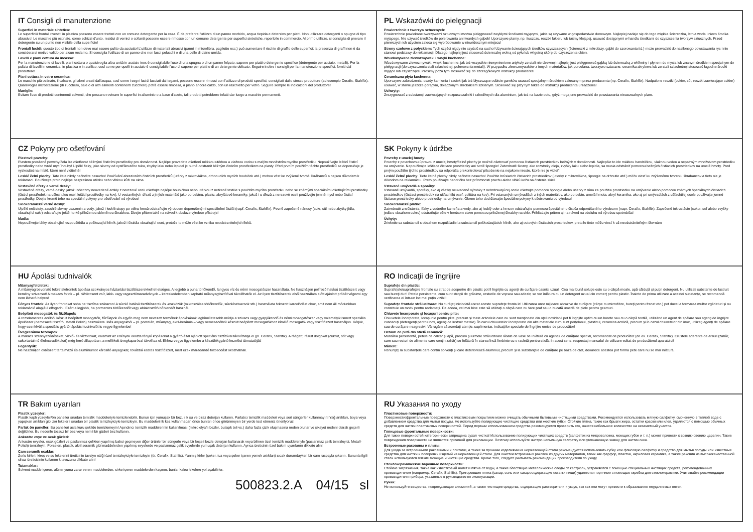IT Consigli di manutenzione
Superfici in materiale sintetico:
Le superfici/i frontali rivestiti in plastica possono essere trattati con un comune detergente per la casa. È da preferire l'utilizzo di un panno morbido, acqua tiepida e detersivo per piatti. Non utilizzare detergenti o spugne di tipo abrasivo! Le macchie più ostinate, come schizzi d'unto, residui di vernici o collanti possono essere rimosse con un comune detergente per superfici sintetiche, reperibile in commercio. Al primo utilizzo, si consiglia di provare il detergente su un punto non visibile della superficie!
Frontali lucidi: questo tipo di frontali non deve mai essere pulito da asciutto! L'utilizzo di materiali abrasivi (panni in microfibra, pagliette ecc.) può aumentare il rischio di graffio delle superfici; la presenza di graffi non è da considerarsi motivo valido per alcun reclamo. Si consiglia l'utilizzo di un panno che non lasci pelucchi o di una pelle di daino umida.
Lavelli e piani cottura da incasso:
Per la manutenzione di lavelli, piani cottura o qualsivoglia altra unità in acciaio inox è consigliabile l'uso di una spugna o di un panno felpato, sapone per piatti o detergente specifico (detergente per acciaio, metalli). Per la pulizia di lavelli in ceramica, in plastica o in acrilico, così come per quelli in acciaio è consigliabile l'uso di sapone per piatti o di un detergente delicato. Seguire inoltre i consigli per la manutenzione specifici, forniti dal produttore!
Piani cottura in vetro ceramica:
Le macchie più ostinate, il calcare, gli aloni creati dall'acqua, così come i segni lucidi lasciati dai tegami, possono essere rimossi con l'utilizzo di prodotti specifici, consigliati dallo stesso produttore (ad esempio Cerafix, Stahlfix). Qualsivoglia incrostazione (di zucchero, sale o di altri alimenti contenenti zucchero) potrà essere rimossa, a piano ancora caldo, con un raschietto per vetro. Seguire sempre le indicazioni del produttore!
Maniglie:
Evitare l'uso di prodotti contenenti solventi, che possano rovinare le superfici in alluminio o a base d'aceto, tali prodotti potrebbero infatti dar luogo a macchie permanenti.
PL Wskazówki do pielęgnacji
Powierzchnie z tworzyw sztucznych:
Powierzchnie powlekane tworzywami sztucznymi można pielęgnować zwykłymi środkami myjącymi, jakie są używane w gospodarstwie domowym. Najlepiej nadaje się do tego miękka ściereczka, letnia woda i nieco środka myjącego. Nie używać środków do polerowania ani twardych gąbek! Uporczywe plamy, np. tłuszczu, resztki lakieru lub taśmy klejącej, usuwać dostępnymi w handlu środkami do czyszczenia tworzyw sztucznych. Przed pierwszych ich użyciem zaleca się wypróbowanie w niewidocznym miejscu!
Strony czołowe z połyskiem: Tych części nigdy nie czyścić na sucho! Używanie ścierających środków czyszczących (ściereczki z mikrofazy, gąbki do szorowania itd.) może prowadzić do nasilonego powstawania rys i nie stanowi podstawy do reklamacji. Dlatego najlepiej jest stosować ściereczkę wolną od pyłu lub wilgotną skórę do czyszczenia okien.
Wbudowywane zlewozmywaki i wnęki kuchenne:
Wbudowywane zlewozmywaki, wnęki kuchenne, jak też wszystkie niewymienione artykuły ze stali nierdzewnej najlepiej jest pielęgnować gąbką lub ściereczką z włókniny i płynem do mycia lub znanym środkiem specjalnym do pielęgnacji (do czyszczenia stali szlachetnej, polerowania metali). W przypadku zlewozmywaków z innych materiałów, jak porcelana, tworzywo sztuczne, ceramika akrylowa lub ze stali szlachetnej stosować łagodne środki myjące lub czyszczące. Prosimy poza tym stosować się do szczegółowych instrukcji producenta!
Ceramiczna płyta kuchenna:
Uporczywe zabrudzenia, osady kamienia i zacieki jak też błyszczące odbicie garnków usuwać specjalnym środkiem zalecanym przez producenta (np. Cerafix, Stahlfix). Nadpalone resztki (cukier, sól, resztki zawierające cukier) usuwać, w stanie jeszcze gorącym, dołączonym skrobakiem szklanym. Stosować się przy tym także do instrukcji producenta urządzenia!
Uchwyty:
Zrezygnować z substancji zawierających rozpuszczalniki i szkodliwych dla aluminium, jak też na bazie octu, gdyż mogą one prowadzić do powstawania nieusuwalnych plam.
CZ Pokyny pro ošetřování
Plastové povrchy:
Plastem potažené povrchy/čela lze ošetřovat běžnými čisticími prostředky pro domácnost. Nejlépe provedete ošetření měkkou utěrkou a vlažnou vodou s malým množstvím mycího prostředku. Nepoužívejte lešticí čisticí prostředky nebo tvrdé mycí houby! Ulpělé fleky, jako skvrny od vystříknutého tuku, zbytky laku nebo lepidel je nutné odstranit běžným čisticím prostředkem na plasty. Před prvním použitím těchto prostředků se doporučuje je vyzkoušet na místě, které není viditelné!
Lesklé čelní plochy: Tato čela nikdy nečistěte nasucho! Používání abrazivních čisticích prostředků (utěrky z mikrovlákna, drhnoucích mycích houbiček atd.) mohou vést ke zvýšené tvorbě škrábanců a nejsou důvodem k reklamaci. Používejte proto nejlépe bezprašnou utěrku nebo vlhkou kůži na okna.
Vestavěné dřezy a varné desky:
Vestavěné dřezy, varné desky, jakož i všechny neuvedené artikly z nerezové oceli ošetřujte nejlépe houbičkou nebo utěrkou z netkané textilie s použitím mycího prostředku nebo se známými speciálními ošetřujícími prostředky (čisticí prostředek na ušlechtilou ocel, lešticí prostředky na kov). U vestavěných dřezů z jiných materiálů jako porcelánu, plastu, akrylátové keramiky, jakož i u dřezů z nerezové oceli používejte jemné mycí nebo čisticí prostředky. Dbejte kromě toho na speciální pokyny pro ošetřování od výrobce!
Sklokeramické varné desky:
Ulpělé nečistoty, zaschlé skvrny usazenin a vody, jakož i lesklé stopy po otěru hrnců odstraňujte výrobcem doporučenými speciálními čističi (např. Cerafix, Stahlfix). Pevně zapečené nánosy (cukr, sůl nebo zbytky jídla, obsahující cukr) odstraňujte ještě horké přiloženou skleněnou škrabkou. Dbejte přitom také na návod k obsluze výrobce přístroje!
Madla:
Nepoužívejte látky obsahující rozpouštědla a poškozující hliník, jakož i čistidla obsahující ocet, protože to může vést ke vzniku neodstranitelných fleků.
SK Pokyny k údržbe
Povrchy z umelej hmoty:
Povrchy z povrchovou úpravou z umelej hmoty/čelné plochy je možné ošetrovať pomocou čistiacich prostriedkov bežných v domácnosti. Najlepšie to ide mäkkou handričkou, vlažnou vodou a nepatrným množstvom prostriedku na umývanie. Nepoužívajte leštiace čistiace prostriedky ani tvrdé špongie! Zatvrdnuté škvrny, ako rozstreky oleja, zvyšky laku alebo lepidla, sa musia odstrániť pomocou bežných čistiacich prostriedkov na umelé hmoty. Pred prvým použitím týchto prostriedkov sa odporúča prekontrolovať pôsobenie na nejakom mieste, ktoré nie je vidieť!
Lesklé čelné plochy: Tieto čelné plochy nikdy nečistite nasucho! Použitie brúsiacich čistiacich prostriedkov (utierky z mikrovlákna, špongie na drhnutie atď.) môžu viesť ku zvýšenému tvoreniu škrabancov a tieto nie je dôvodom na reklamáciu. Preto používajte handričku bez prítomnosti prachu alebo vlhkú kožu na čistenie skiel.
Vstavané umývadlá a sporáky:
Vstavané umývadlá, sporáky, ako aj všetky neuvedené výrobky z nehrdzavejúcej ocele ošetrujte pomocou špongie alebo utierky z rúna za použitia prostriedku na umývanie alebo pomocou známych špeciálnych čistiacich prostriedkov (čistiaci prostriedok na ušľachtilú oceľ, politúra na kov). Pri vstavaných umývadlách z iných materiálov, ako porcelán, umelá hmota, akryl keramika, ako aj pri umývadlách z ušľachtilej ocele používajte jemné čistiace prostriedky alebo prostriedky na umývanie. Okrem toho dodržiavajte špeciálne pokyny k ošetrovaniu od výrobcu!
Sklokeramické platne:
Zatvrdnuté znečistenia, fľaky z vodného kameňa a vody, ako aj lesklý oder z hrncov odstraňujte pomocou špeciálneho čističa odporúčaného výrobcom (napr. Cerafix, Stahlfix). Zapečené inkrustácie (cukor, soľ alebo zvyšky jedla s obsahom cukru) odstraňujte ešte v horúcom stave pomocou priloženej škrabky na sklo. Prihliadajte pritom aj na návod na obsluhu od výrobcu spotrebiča!
Úchyty:
Zriekntie sa substancií s obsahom rozpúšťadiel a substancií poškodzujúcich hliník, ako aj octových čistiacich prostriedkov, pretože tieto môžu viesť k už neodstrániteľným škvrnám
HU Ápolási tudnivalók
Műanyagfelületek:
A műanyag bevonatú felületek/frontok ápolása szokványos háztartási tisztítószerekkel lehetséges. A legjobb a puha törlőkendő, langyos víz és némi mosogatószer használata. Ne használjon polírozó hatású tisztítószert vagy kemény szivacsot! A makacs foltok – pl. ráfröccsent zsír, lakk- vagy ragasztómaradványok – kereskedelemben kapható műanyagtisztítóval távolíthatók el. Az ilyen tisztítószerek első használata előtt ajánlott próbát végezni egy nem látható helyen!
Fényes frontok: Az ilyen frontokat soha ne tisztítsa szárazon! A súroló hatású tisztítószerek és -eszközök (mikroszálas törlőkendők, súrolószivacsok stb.) használata fokozott karcolódást okoz, amit nem áll módunkban reklamáció alapjául elfogadni. Ezért a legjobb, ha pormentes törlőkendőt vagy ablaktisztító bőrkendőt használ.
Beépített mosogatók és főzőlapok:
A rozsdamentes acélból készült beépített mosogatók, főzőlapok és egyéb meg nem nevezett termékek ápolásának legkíméletesebb módja a szivacs vagy gyapjúkendő és némi mosogatószer vagy valamelyik ismert speciális ápolószer (nemesacél tisztító, Metall Polish) használata. Más anyagokból – pl. porcelán, műanyag, akril-kerámia – vagy nemesacélból készült beépített mosogatókhoz kímélő mosogató- vagy tisztítószert használjon. Kérjük, hogy ezenkívül a speciális gyártói ápolási tudnivalót is vegye figyelembe!
Üvegkerámia főzőlapok:
A makacs szennyeződéseket, vízkő- és vízfoltokat, valamint az edények okozta fényló kopásokat a gyártó által ajánlott speciális tisztítóval távolíthatja el (pl. Cerafix, Stahlfix). A ráégett, rásült dolgokat (cukrot, sót vagy cukortartalmú élelmaradékokat) még forró állapotban, a mellékelt üvegkaparóval távolítsa el. Ehhez vegye figyelembe a készülékgyártó kezelési útmutatóját!
Fogantyúk:
Ne használjon oldószert tartalmazó és alumíniumot károsító anyagokat, továbbá ecetes tisztítószert, mert ezek maradandó foltosodást okozhatnak.
RO Indicaţii de îngrijire
Suprafeţe din plastic:
Suprafeţele/suprafeţele frontale cu strat de acoperire din plastic pot fi îngrijite cu agenţi de curăţare casnici uzuali. Cea mai bună soluţie este cu o cârpă moale, apă călduţă şi puţin detergent. Nu utilizaţi substanţe de lustruit sau bureţi duri! Petele persistente, cum sunt stropii de grăsime, resturile de vopsea sau adeziv, se vor înlătura cu un detergent uzual din comerţ pentru plastic. Înainte de prima utilizare a acestei substanţe, se recomandă verificarea ei într-un loc mai puţin vizibil!
Suprafeţe frontale strălucitoare: Nu curăţaţi niciodată uscat aceste suprafeţe fronta le! Utilizarea unor mijloace abrazive de curăţare (cârpe cu microfibre, bureţi pentru frecat etc.) pot duce la formarea multor zgârieturi şi nu constituie un motiv pentru reclamaţii. De aceea, cel mai bine este să utilizaţi o cârpă care nu face praf sau o bucată umedă de piele pentru geamuri.
Chiuvete încorporate şi locaşuri pentru plite:
Chiuvetele încorporate, locaşurile pentru plite, precum şi toate articolele care nu sunt menţionate din oţel inoxidabil pot fi îngrijite optim cu un burete sau cu o cârpă textilă, utilizând un agent de spălare sau agenţi de îngrijire cunoscuţi (detergenţi pentru inox, agenţi de lustruit metale). În cazul chiuvetelor încorporate din alte materiale cum sunt porţelanul, plasticul, ceramica acrilică, precum şi în cazul chiuvetelor din inox, utilizaţi agenţi de spălare sau de curăţare neagresivi. Vă rugăm să acordaţi atenţie, suplimentar, indicaţiilor speciale de îngrijire emise de producător!
Ochiuri de plită din sticlă ceramică:
Murdăria persistentă, petele de calcar şi apă, precum şi urmele strălucitoare lăsate de vase se înlătură cu agentul de curăţare special, recomandat de producător (de ex. Cerafix, Stahlfix). Crustele aderente de arsuri (zahăr, sare sau resturi de alimente care conţin zahăr) se înlătură în starea încă fierbinte cu o racletă pentru sticlă. În acest sens, respectaţi manualul de utilizare editat de producătorul aparatului!
Mânere:
Renunţaţi la substanţele care conţin solvenţi şi care deteriorează aluminiul, precum şi la substanţele de curăţare pe bază de oţet, deoarece acestea pot forma pete care nu se mai înlătură.
TR Bakım uyarıları
Plastik yüzeyler:
Plastik kaplı yüzeyler/ön paneller sıradan temizlik maddeleriyle temizlenebilir. Bunun için yumuşak bir bez, ılık su ve biraz deterjan kullanın. Parlatıcı temizlik maddeleri veya sert süngerler kullanmayın! Yağ artıkları, boya veya yapışkan artıkları gibi zor lekeler i sıradan bir plastik temizleyiciyle temizleyin. Bu maddeleri ilk kez kullanmadan önce bunları önce görünmeyen bir yerde test etmeniz önerilyoruz!
Parlak ön paneller: Bu panelleri asla kuru şekilde temizlemeyin! Aşındırıcı temizlik maddelerinin kullanılması (mikro elyaflı bezler, bulaşık teli vs.) daha fazla çizik oluşmasına neden olurlar ve şikayet nedeni olarak geçerli değildirler. Bu nedenle tozsuz bir bez veya nemli bir güderi bez kullanın.
Ankastre evye ve ocak gözleri:
Ankastre evyeler, ocak gözleri ve paslanmaz çelikten yapılmış bahsi geçmeyen diğer ürünler bir süngerle veya bir keçeli bezle deterjan kullanarak veya bilinen özel temizlik maddeleriyle (paslanmaz çelik temizleyici, Metall-Polish) temizleyin. Porselen, plastik, akril seramik gibi maddelerden yapılmış evyelerde ve paslanmaz çelik evyelerde yumuşak deterjan kullanın. Ayrıca üreticinin özel bakım uyarılarını dikkate alın!
Cam seramik ocaklar:
Zorlu kirleri, kireç ve su lekelerini üreticinin tavsiye ettiği özel temizleyiciyle temizleyin (ör. Cerafix, Stahlfix). Yanmış kirler (şeker, tuz veya şeker içeren yemek artıkları) sıcak durumdayken bir cam raspayla çıkarın. Bununla ilgili cihaz üreticisinin kullanım kılavuzunu dikkate alın!
Tutamaklar:
Solvent madde içeren, alüminyuma zarar veren maddelerden, sirke içeren maddelerden kaçının; bunlar kalıcı lekelere yol açabilirler.
500823.2.A 04/15 sl
RU Указания по уходу
Пластиковые поверхности:
Поверхности/фронтальные поверхности с пластиковым покрытием можно очищать обычными бытовыми чистящими средствами. Рекомендуется использовать мягкую салфетку, смоченную в теплой воде с добавлением средства для мытья посуды. Не используйте полирующие чистящие средства или жесткие губки! Стойкие пятна, такие как брызги жира, остатки краски или клея, удаляются с помощью обычных средств для чистки пластиковых поверхностей. Перед первым использованием средства рекомендуется проверить его, нанеся небольшое количество на незаметный участок.
Глянцевые фронтальные поверхности:
Для таких поверхностей категорически запрещена сухая чистка! Использование полирующих чистящих средств (салфеток из микроволокна, моющих губок и т. п.) может привести к возникновению царапин. Такие повреждения поверхности не являются причиной для рекламации. Поэтому используйте чистую непыльную салфетку или увлажненную замшу для чистки окон.
Встроенные раковины и плиты:
Для ухода за встроенными раковинами и плитами, а также за прочими изделиями из нержавеющей стали рекомендуется использовать губку или флисовую салфетку и средство для мытья посуды или известные средства для чистки и полировки изделий из нержавеющей стали. Для очистки встроенных раковин из других материалов, таких как фарфор, пластик, акриловая керамика, а также раковин из высококачественной стали используются мягкие моющие и чистящие средства. Кроме того, следует учитывать рекомендации производителя по уходу.
Стеклокерамические варочные поверхности:
Стойкие загрязнения, такие как известковый налет и пятна от воды, а также блестящие металлические следы от кастрюль, устраняются с помощью специальных чистящих средств, рекомендованных производителем (например, Cerafix, Stahlfix). Пригоревшие пятна (сахар, соль или сахаросодержащие остатки пищи) удаляются горячими с помощью скребка для стеклокерамики. Учитывайте рекомендации производителя прибора, указанные в руководстве по эксплуатации.
Ручки:
Не используйте вещества, повреждающие алюминий, а также чистящие средства, содержащие растворители и уксус, так как они могут привести к образованию неудаляемых пятен.